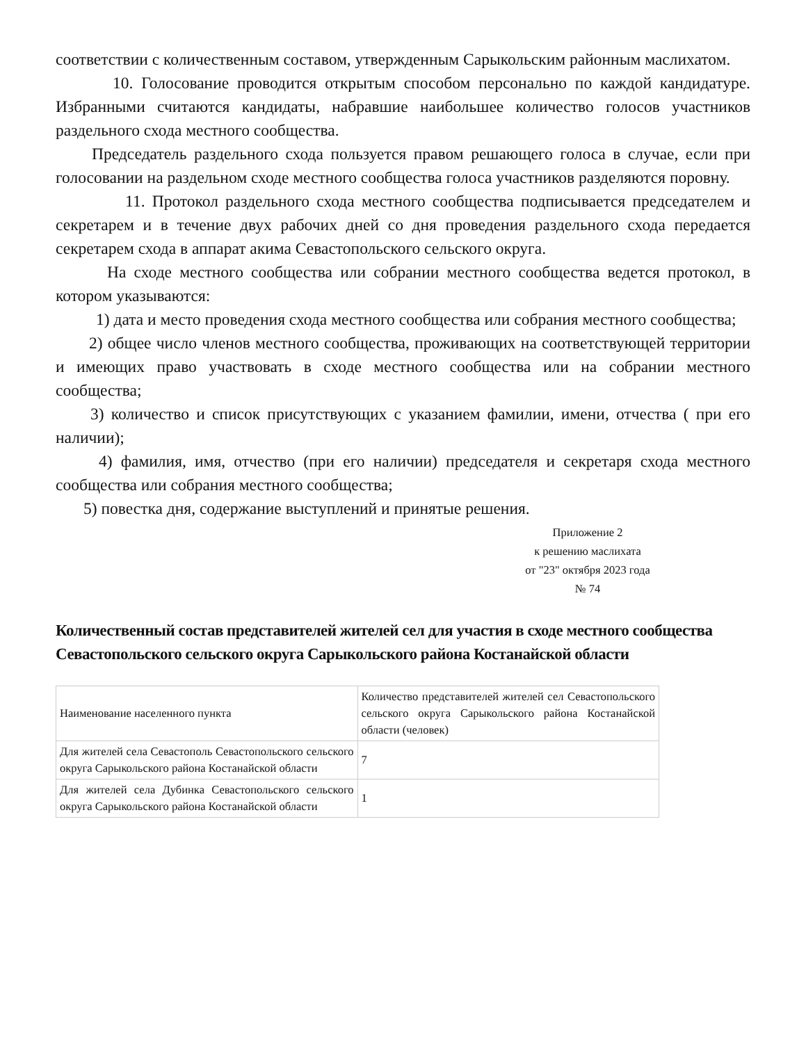соответствии с количественным составом, утвержденным Сарыкольским районным маслихатом.
10. Голосование проводится открытым способом персонально по каждой кандидатуре. Избранными считаются кандидаты, набравшие наибольшее количество голосов участников раздельного схода местного сообщества.
Председатель раздельного схода пользуется правом решающего голоса в случае, если при голосовании на раздельном сходе местного сообщества голоса участников разделяются поровну.
11. Протокол раздельного схода местного сообщества подписывается председателем и секретарем и в течение двух рабочих дней со дня проведения раздельного схода передается секретарем схода в аппарат акима Севастопольского сельского округа.
На сходе местного сообщества или собрании местного сообщества ведется протокол, в котором указываются:
1) дата и место проведения схода местного сообщества или собрания местного сообщества;
2) общее число членов местного сообщества, проживающих на соответствующей территории и имеющих право участвовать в сходе местного сообщества или на собрании местного сообщества;
3) количество и список присутствующих с указанием фамилии, имени, отчества ( при его наличии);
4) фамилия, имя, отчество (при его наличии) председателя и секретаря схода местного сообщества или собрания местного сообщества;
5) повестка дня, содержание выступлений и принятые решения.
Приложение 2
к решению маслихата
от "23" октября 2023 года
№ 74
Количественный состав представителей жителей сел для участия в сходе местного сообщества Севастопольского сельского округа Сарыкольского района Костанайской области
| Наименование населенного пункта | Количество представителей жителей сел Севастопольского сельского округа Сарыкольского района Костанайской области (человек) |
| Для жителей села Севастополь Севастопольского сельского округа Сарыкольского района Костанайской области | 7 |
| Для жителей села Дубинка Севастопольского сельского округа Сарыкольского района Костанайской области | 1 |